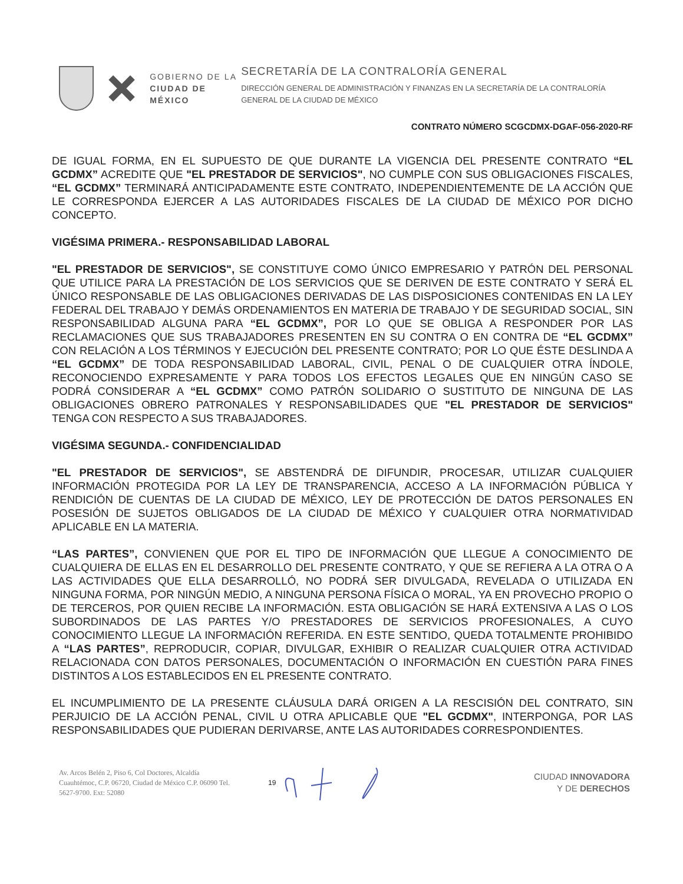GOBIERNO DE LA
CIUDAD DE MÉXICO
SECRETARÍA DE LA CONTRALORÍA GENERAL
DIRECCIÓN GENERAL DE ADMINISTRACIÓN Y FINANZAS EN LA SECRETARÍA DE LA CONTRALORÍA GENERAL DE LA CIUDAD DE MÉXICO
CONTRATO NÚMERO SCGCDMX-DGAF-056-2020-RF
DE IGUAL FORMA, EN EL SUPUESTO DE QUE DURANTE LA VIGENCIA DEL PRESENTE CONTRATO “EL GCDMX” ACREDITE QUE "EL PRESTADOR DE SERVICIOS", NO CUMPLE CON SUS OBLIGACIONES FISCALES, “EL GCDMX” TERMINARÁ ANTICIPADAMENTE ESTE CONTRATO, INDEPENDIENTEMENTE DE LA ACCIÓN QUE LE CORRESPONDA EJERCER A LAS AUTORIDADES FISCALES DE LA CIUDAD DE MÉXICO POR DICHO CONCEPTO.
VIGÉSIMA PRIMERA.- RESPONSABILIDAD LABORAL
"EL PRESTADOR DE SERVICIOS", SE CONSTITUYE COMO ÚNICO EMPRESARIO Y PATRÓN DEL PERSONAL QUE UTILICE PARA LA PRESTACIÓN DE LOS SERVICIOS QUE SE DERIVEN DE ESTE CONTRATO Y SERÁ EL ÚNICO RESPONSABLE DE LAS OBLIGACIONES DERIVADAS DE LAS DISPOSICIONES CONTENIDAS EN LA LEY FEDERAL DEL TRABAJO Y DEMÁS ORDENAMIENTOS EN MATERIA DE TRABAJO Y DE SEGURIDAD SOCIAL, SIN RESPONSABILIDAD ALGUNA PARA “EL GCDMX”, POR LO QUE SE OBLIGA A RESPONDER POR LAS RECLAMACIONES QUE SUS TRABAJADORES PRESENTEN EN SU CONTRA O EN CONTRA DE “EL GCDMX” CON RELACIÓN A LOS TÉRMINOS Y EJECUCIÓN DEL PRESENTE CONTRATO; POR LO QUE ÉSTE DESLINDA A “EL GCDMX” DE TODA RESPONSABILIDAD LABORAL, CIVIL, PENAL O DE CUALQUIER OTRA ÍNDOLE, RECONOCIENDO EXPRESAMENTE Y PARA TODOS LOS EFECTOS LEGALES QUE EN NINGÚN CASO SE PODRÁ CONSIDERAR A “EL GCDMX” COMO PATRÓN SOLIDARIO O SUSTITUTO DE NINGUNA DE LAS OBLIGACIONES OBRERO PATRONALES Y RESPONSABILIDADES QUE "EL PRESTADOR DE SERVICIOS" TENGA CON RESPECTO A SUS TRABAJADORES.
VIGÉSIMA SEGUNDA.- CONFIDENCIALIDAD
"EL PRESTADOR DE SERVICIOS", SE ABSTENDRÁ DE DIFUNDIR, PROCESAR, UTILIZAR CUALQUIER INFORMACIÓN PROTEGIDA POR LA LEY DE TRANSPARENCIA, ACCESO A LA INFORMACIÓN PÚBLICA Y RENDICIÓN DE CUENTAS DE LA CIUDAD DE MÉXICO, LEY DE PROTECCIÓN DE DATOS PERSONALES EN POSESIÓN DE SUJETOS OBLIGADOS DE LA CIUDAD DE MÉXICO Y CUALQUIER OTRA NORMATIVIDAD APLICABLE EN LA MATERIA.
“LAS PARTES”, CONVIENEN QUE POR EL TIPO DE INFORMACIÓN QUE LLEGUE A CONOCIMIENTO DE CUALQUIERA DE ELLAS EN EL DESARROLLO DEL PRESENTE CONTRATO, Y QUE SE REFIERA A LA OTRA O A LAS ACTIVIDADES QUE ELLA DESARROLLÓ, NO PODRÁ SER DIVULGADA, REVELADA O UTILIZADA EN NINGUNA FORMA, POR NINGÚN MEDIO, A NINGUNA PERSONA FÍSICA O MORAL, YA EN PROVECHO PROPIO O DE TERCEROS, POR QUIEN RECIBE LA INFORMACIÓN. ESTA OBLIGACIÓN SE HARÁ EXTENSIVA A LAS O LOS SUBORDINADOS DE LAS PARTES Y/O PRESTADORES DE SERVICIOS PROFESIONALES, A CUYO CONOCIMIENTO LLEGUE LA INFORMACIÓN REFERIDA. EN ESTE SENTIDO, QUEDA TOTALMENTE PROHIBIDO A “LAS PARTES”, REPRODUCIR, COPIAR, DIVULGAR, EXHIBIR O REALIZAR CUALQUIER OTRA ACTIVIDAD RELACIONADA CON DATOS PERSONALES, DOCUMENTACIÓN O INFORMACIÓN EN CUESTIÓN PARA FINES DISTINTOS A LOS ESTABLECIDOS EN EL PRESENTE CONTRATO.
EL INCUMPLIMIENTO DE LA PRESENTE CLÁUSULA DARÁ ORIGEN A LA RESCISIÓN DEL CONTRATO, SIN PERJUICIO DE LA ACCIÓN PENAL, CIVIL U OTRA APLICABLE QUE "EL GCDMX", INTERPONGA, POR LAS RESPONSABILIDADES QUE PUDIERAN DERIVARSE, ANTE LAS AUTORIDADES CORRESPONDIENTES.
Av. Arcos Belén 2, Piso 6, Col Doctores, Alcaldía Cuauhtémoc, C.P. 06720, Ciudad de México C.P. 06090 Tel. 5627-9700. Ext: 52080
19
CIUDAD INNOVADORA
Y DE DERECHOS